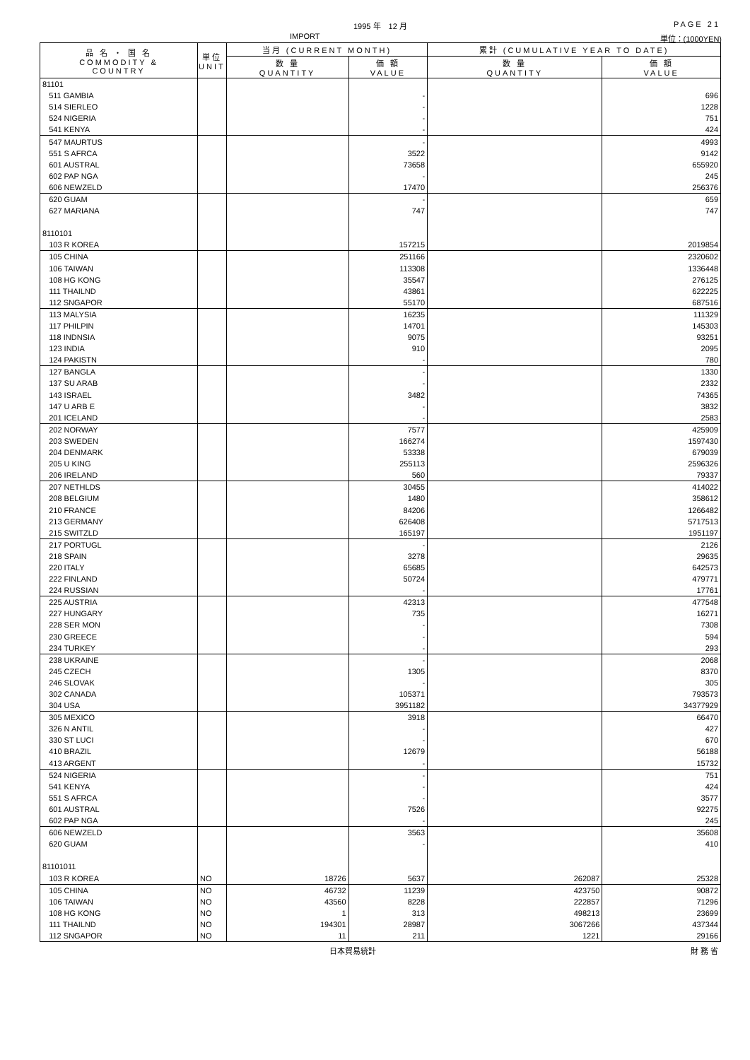1995 年　12 月 PAGE 21
IMPORT 単位：(1000YEN)
| 品 名 ・ 国 名 COMMODITY & COUNTRY | 単位 UNIT | 当月 (CURRENT MONTH) | | 累計 (CUMULATIVE YEAR TO DATE) | |
| --- | --- | --- | --- | --- | --- |
| | | 数 量 QUANTITY | 価 額 VALUE | 数 量 QUANTITY | 価 額 VALUE |
| 81101 | | | | | |
| 511 GAMBIA | | | - | | 696 |
| 514 SIERLEO | | | - | | 1228 |
| 524 NIGERIA | | | - | | 751 |
| 541 KENYA | | | - | | 424 |
| 547 MAURTUS | | | - | | 4993 |
| 551 S AFRCA | | | 3522 | | 9142 |
| 601 AUSTRAL | | | 73658 | | 655920 |
| 602 PAP NGA | | | - | | 245 |
| 606 NEWZELD | | | 17470 | | 256376 |
| 620 GUAM | | | - | | 659 |
| 627 MARIANA | | | 747 | | 747 |
| 8110101 | | | | | |
| 103 R KOREA | | | 157215 | | 2019854 |
| 105 CHINA | | | 251166 | | 2320602 |
| 106 TAIWAN | | | 113308 | | 1336448 |
| 108 HG KONG | | | 35547 | | 276125 |
| 111 THAILND | | | 43861 | | 622225 |
| 112 SNGAPOR | | | 55170 | | 687516 |
| 113 MALYSIA | | | 16235 | | 111329 |
| 117 PHILPIN | | | 14701 | | 145303 |
| 118 INDNSIA | | | 9075 | | 93251 |
| 123 INDIA | | | 910 | | 2095 |
| 124 PAKISTN | | | - | | 780 |
| 127 BANGLA | | | - | | 1330 |
| 137 SU ARAB | | | - | | 2332 |
| 143 ISRAEL | | | 3482 | | 74365 |
| 147 U ARB E | | | - | | 3832 |
| 201 ICELAND | | | - | | 2583 |
| 202 NORWAY | | | 7577 | | 425909 |
| 203 SWEDEN | | | 166274 | | 1597430 |
| 204 DENMARK | | | 53338 | | 679039 |
| 205 U KING | | | 255113 | | 2596326 |
| 206 IRELAND | | | 560 | | 79337 |
| 207 NETHLDS | | | 30455 | | 414022 |
| 208 BELGIUM | | | 1480 | | 358612 |
| 210 FRANCE | | | 84206 | | 1266482 |
| 213 GERMANY | | | 626408 | | 5717513 |
| 215 SWITZLD | | | 165197 | | 1951197 |
| 217 PORTUGL | | | - | | 2126 |
| 218 SPAIN | | | 3278 | | 29635 |
| 220 ITALY | | | 65685 | | 642573 |
| 222 FINLAND | | | 50724 | | 479771 |
| 224 RUSSIAN | | | - | | 17761 |
| 225 AUSTRIA | | | 42313 | | 477548 |
| 227 HUNGARY | | | 735 | | 16271 |
| 228 SER MON | | | - | | 7308 |
| 230 GREECE | | | - | | 594 |
| 234 TURKEY | | | - | | 293 |
| 238 UKRAINE | | | - | | 2068 |
| 245 CZECH | | | 1305 | | 8370 |
| 246 SLOVAK | | | - | | 305 |
| 302 CANADA | | | 105371 | | 793573 |
| 304 USA | | | 3951182 | | 34377929 |
| 305 MEXICO | | | 3918 | | 66470 |
| 326 N ANTIL | | | - | | 427 |
| 330 ST LUCI | | | - | | 670 |
| 410 BRAZIL | | | 12679 | | 56188 |
| 413 ARGENT | | | - | | 15732 |
| 524 NIGERIA | | | - | | 751 |
| 541 KENYA | | | - | | 424 |
| 551 S AFRCA | | | - | | 3577 |
| 601 AUSTRAL | | | 7526 | | 92275 |
| 602 PAP NGA | | | - | | 245 |
| 606 NEWZELD | | | 3563 | | 35608 |
| 620 GUAM | | | - | | 410 |
| 81101011 | | | | | |
| 103 R KOREA | NO | 18726 | 5637 | 262087 | 25328 |
| 105 CHINA | NO | 46732 | 11239 | 423750 | 90872 |
| 106 TAIWAN | NO | 43560 | 8228 | 222857 | 71296 |
| 108 HG KONG | NO | 1 | 313 | 498213 | 23699 |
| 111 THAILND | NO | 194301 | 28987 | 3067266 | 437344 |
| 112 SNGAPOR | NO | 11 | 211 | 1221 | 29166 |
日本貿易統計 財 務 省